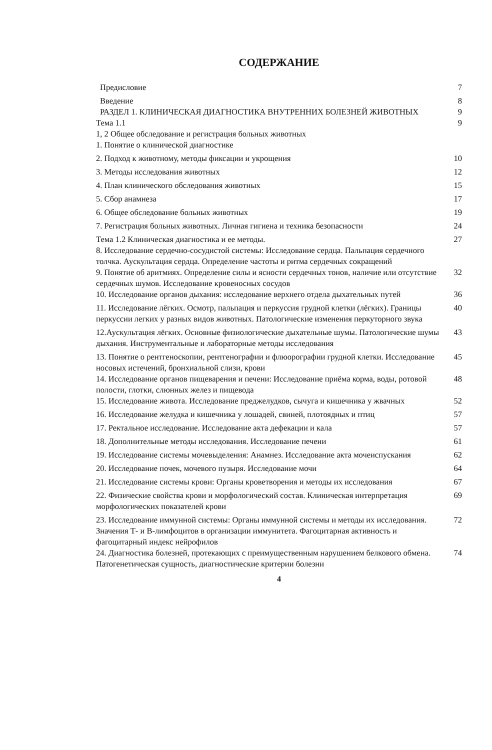СОДЕРЖАНИЕ
| Предисловие | 7 |
| Введение | 8 |
| РАЗДЕЛ 1. КЛИНИЧЕСКАЯ ДИАГНОСТИКА ВНУТРЕННИХ БОЛЕЗНЕЙ ЖИВОТНЫХ | 9 |
| Тема 1.1 | 9 |
| 1, 2 Общее обследование и регистрация больных животных | |
| 1. Понятие о клинической диагностике | |
| 2. Подход к животному, методы фиксации и укрощения | 10 |
| 3. Методы исследования животных | 12 |
| 4. План клинического обследования животных | 15 |
| 5. Сбор анамнеза | 17 |
| 6. Общее обследование больных животных | 19 |
| 7. Регистрация больных животных. Личная гигиена и техника безопасности | 24 |
| Тема 1.2 Клиническая диагностика и ее методы. | 27 |
| 8. Исследование сердечно-сосудистой системы: Исследование сердца. Пальпация сердечного толчка. Аускультация сердца. Определение частоты и ритма сердечных сокращений | |
| 9. Понятие об аритмиях. Определение силы и ясности сердечных тонов, наличие или отсутствие сердечных шумов. Исследование кровеносных сосудов | 32 |
| 10. Исследование органов дыхания: исследование верхнего отдела дыхательных путей | 36 |
| 11. Исследование лёгких. Осмотр, пальпация и перкуссия грудной клетки (лёгких). Границы перкуссии легких у разных видов животных. Патологические изменения перкуторного звука | 40 |
| 12.Аускультация лёгких. Основные физиологические дыхательные шумы. Патологические шумы дыхания. Инструментальные и лабораторные методы исследования | 43 |
| 13. Понятие о рентгеноскопии, рентгенографии и флюорографии грудной клетки. Исследование носовых истечений, бронхиальной слизи, крови | 45 |
| 14. Исследование органов пищеварения и печени: Исследование приёма корма, воды, ротовой полости, глотки, слюнных желез и пищевода | 48 |
| 15. Исследование живота. Исследование преджелудков, сычуга и кишечника у жвачных | 52 |
| 16. Исследование желудка и кишечника у лошадей, свиней, плотоядных и птиц | 57 |
| 17. Ректальное исследование. Исследование акта дефекации и кала | 57 |
| 18. Дополнительные методы исследования. Исследование печени | 61 |
| 19. Исследование системы мочевыделения: Анамнез. Исследование акта мочеиспускания | 62 |
| 20. Исследование почек, мочевого пузыря. Исследование мочи | 64 |
| 21. Исследование системы крови: Органы кроветворения и методы их исследования | 67 |
| 22. Физические свойства крови и морфологический состав. Клиническая интерпретация морфологических показателей крови | 69 |
| 23. Исследование иммунной системы: Органы иммунной системы и методы их исследования. Значения Т- и В-лимфоцитов в организации иммунитета. Фагоцитарная активность и фагоцитарный индекс нейрофилов | 72 |
| 24. Диагностика болезней, протекающих с преимущественным нарушением белкового обмена. Патогенетическая сущность, диагностические критерии болезни | 74 |
4